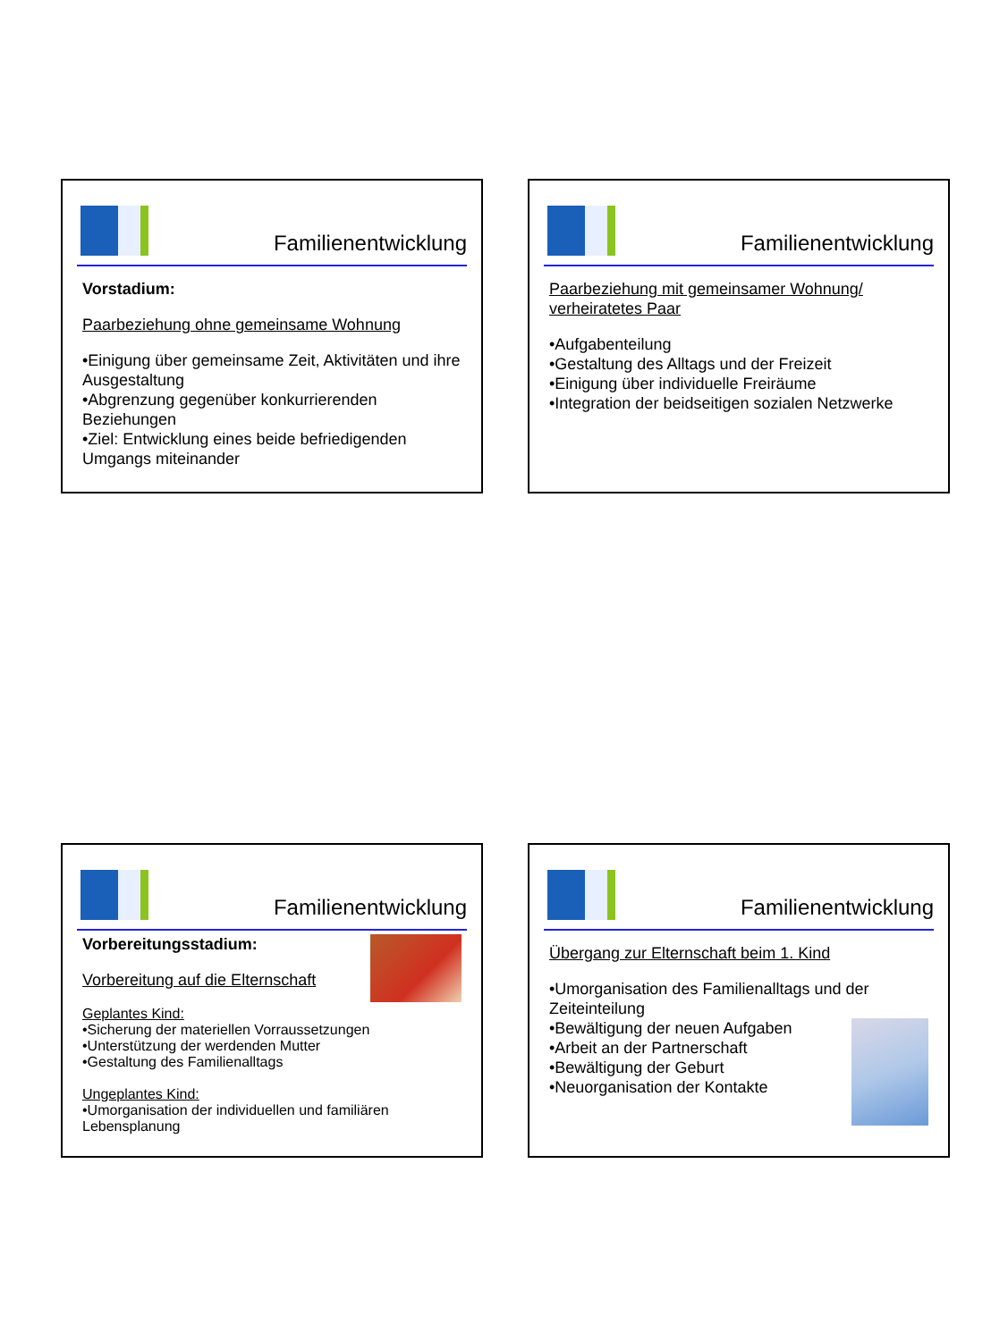Familienentwicklung
Vorstadium:
Paarbeziehung ohne gemeinsame Wohnung
•Einigung über gemeinsame Zeit, Aktivitäten und ihre Ausgestaltung
•Abgrenzung gegenüber konkurrierenden Beziehungen
•Ziel: Entwicklung eines beide befriedigenden Umgangs miteinander
Familienentwicklung
Paarbeziehung mit gemeinsamer Wohnung/ verheiratetes Paar
•Aufgabenteilung
•Gestaltung des Alltags und der Freizeit
•Einigung über individuelle Freiräume
•Integration der beidseitigen sozialen Netzwerke
Familienentwicklung
Vorbereitungsstadium:
Vorbereitung auf die Elternschaft
Geplantes Kind:
•Sicherung der materiellen Vorraussetzungen
•Unterstützung der werdenden Mutter
•Gestaltung des Familienalltags
Ungeplantes Kind:
•Umorganisation der individuellen und familiären Lebensplanung
Familienentwicklung
Übergang zur Elternschaft beim 1. Kind
•Umorganisation des Familienalltags und der Zeiteinteilung
•Bewältigung der neuen Aufgaben
•Arbeit an der Partnerschaft
•Bewältigung der Geburt
•Neuorganisation der Kontakte